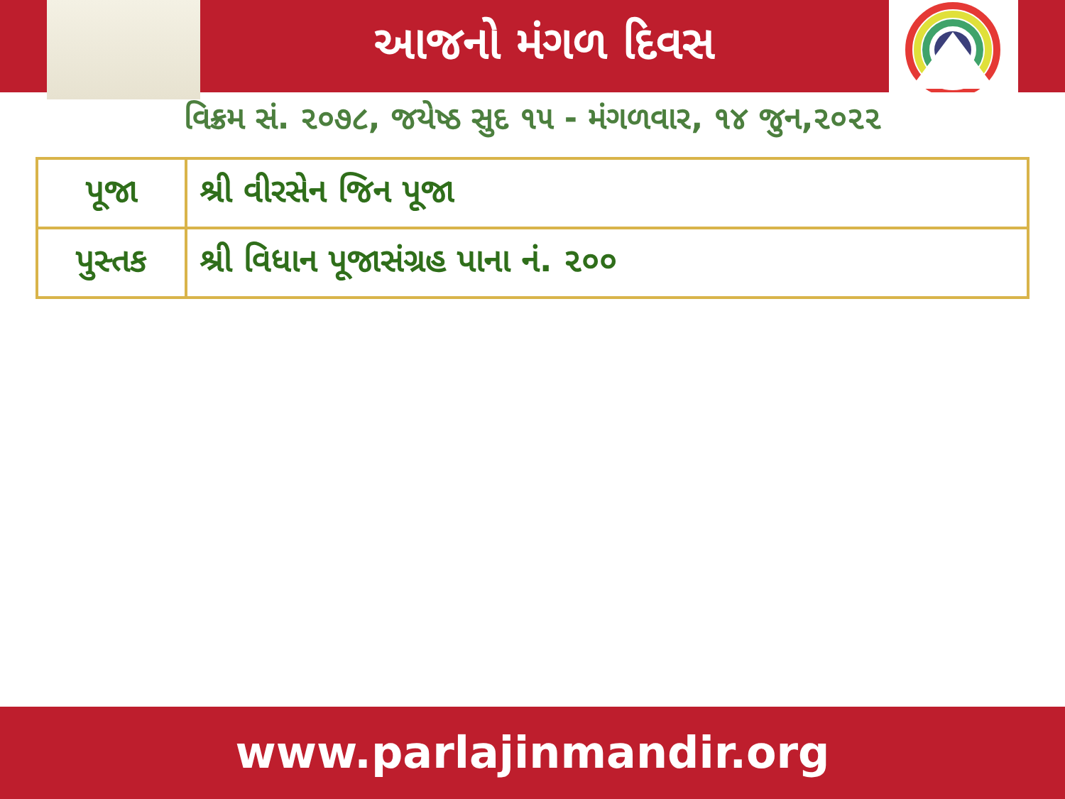આજનો મંગળ દિવસ
વિક્રમ સં. ૨૦૭૮, જયેષ્ઠ સુદ ૧૫ - મંગળવાર, ૧૪ જુન,૨૦૨૨
| પૂજા | શ્રી વીરસેન જિન પૂજા |
| પુસ્તક | શ્રી વિધાન પૂજાસંગ્રહ પાના નં. ૨૦૦ |
www.parlajinmandir.org